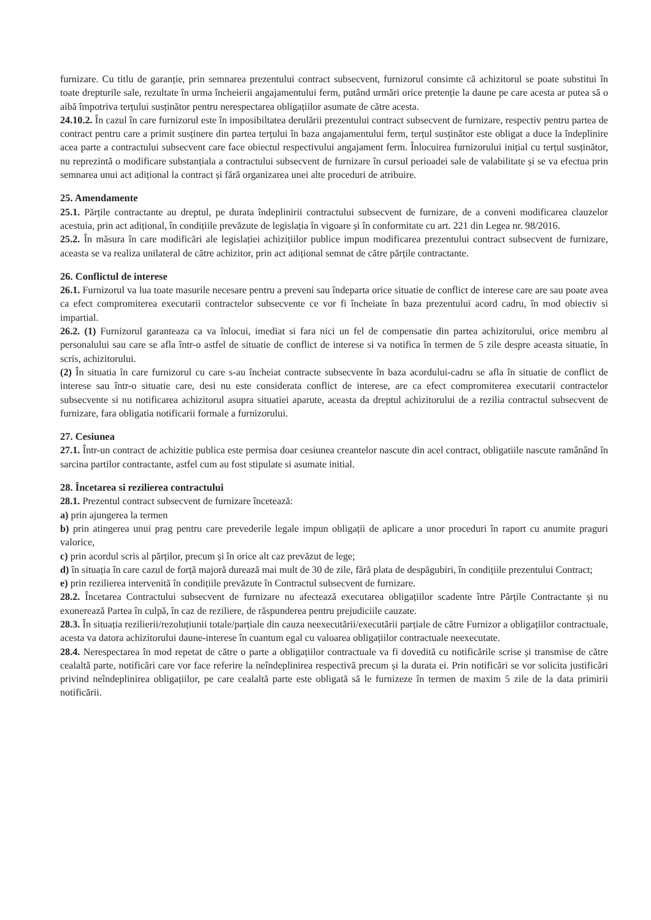furnizare. Cu titlu de garanție, prin semnarea prezentului contract subsecvent, furnizorul consimte că achizitorul se poate substitui în toate drepturile sale, rezultate în urma încheierii angajamentului ferm, putând urmări orice pretenție la daune pe care acesta ar putea să o aibă împotriva terțului susținător pentru nerespectarea obligațiilor asumate de către acesta.
24.10.2. În cazul în care furnizorul este în imposibiltatea derulării prezentului contract subsecvent de furnizare, respectiv pentru partea de contract pentru care a primit susținere din partea terțului în baza angajamentului ferm, terțul susținător este obligat a duce la îndeplinire acea parte a contractului subsecvent care face obiectul respectivului angajament ferm. Înlocuirea furnizorului inițial cu terțul susținător, nu reprezintă o modificare substanțiala a contractului subsecvent de furnizare în cursul perioadei sale de valabilitate și se va efectua prin semnarea unui act adițional la contract și fără organizarea unei alte proceduri de atribuire.
25. Amendamente
25.1. Părțile contractante au dreptul, pe durata îndeplinirii contractului subsecvent de furnizare, de a conveni modificarea clauzelor acestuia, prin act adițional, în condițiile prevăzute de legislația în vigoare și în conformitate cu art. 221 din Legea nr. 98/2016.
25.2. În măsura în care modificări ale legislației achizițiilor publice impun modificarea prezentului contract subsecvent de furnizare, aceasta se va realiza unilateral de către achizitor, prin act adițional semnat de către părțile contractante.
26. Conflictul de interese
26.1. Furnizorul va lua toate masurile necesare pentru a preveni sau îndeparta orice situatie de conflict de interese care are sau poate avea ca efect compromiterea executarii contractelor subsecvente ce vor fi încheiate în baza prezentului acord cadru, în mod obiectiv si impartial.
26.2. (1) Furnizorul garanteaza ca va înlocui, imediat si fara nici un fel de compensatie din partea achizitorului, orice membru al personalului sau care se afla într-o astfel de situatie de conflict de interese si va notifica în termen de 5 zile despre aceasta situatie, în scris, achizitorului.
(2) În situatia în care furnizorul cu care s-au încheiat contracte subsecvente în baza acordului-cadru se afla în situatie de conflict de interese sau într-o situatie care, desi nu este considerata conflict de interese, are ca efect compromiterea executarii contractelor subsecvente si nu notificarea achizitorul asupra situatiei aparute, aceasta da dreptul achizitorului de a rezilia contractul subsecvent de furnizare, fara obligatia notificarii formale a furnizorului.
27. Cesiunea
27.1. Într-un contract de achizitie publica este permisa doar cesiunea creantelor nascute din acel contract, obligatiile nascute ramânând în sarcina partilor contractante, astfel cum au fost stipulate si asumate initial.
28. Încetarea si rezilierea contractului
28.1. Prezentul contract subsecvent de furnizare încetează:
a) prin ajungerea la termen
b) prin atingerea unui prag pentru care prevederile legale impun obligații de aplicare a unor proceduri în raport cu anumite praguri valorice,
c) prin acordul scris al părților, precum și în orice alt caz prevăzut de lege;
d) în situația în care cazul de forță majoră durează mai mult de 30 de zile, fără plata de despăgubiri, în condițiile prezentului Contract;
e) prin rezilierea intervenită în condițiile prevăzute în Contractul subsecvent de furnizare.
28.2. Încetarea Contractului subsecvent de furnizare nu afectează executarea obligațiilor scadente între Părțile Contractante și nu exonerează Partea în culpă, în caz de reziliere, de răspunderea pentru prejudiciile cauzate.
28.3. În situația rezilierii/rezoluțiunii totale/parțiale din cauza neexecutării/executării parțiale de către Furnizor a obligațiilor contractuale, acesta va datora achizitorului daune-interese în cuantum egal cu valoarea obligațiilor contractuale neexecutate.
28.4. Nerespectarea în mod repetat de către o parte a obligațiilor contractuale va fi dovedită cu notificările scrise și transmise de către cealaltă parte, notificări care vor face referire la neîndeplinirea respectivă precum și la durata ei. Prin notificări se vor solicita justificări privind neîndeplinirea obligațiilor, pe care cealaltă parte este obligată să le furnizeze în termen de maxim 5 zile de la data primirii notificării.